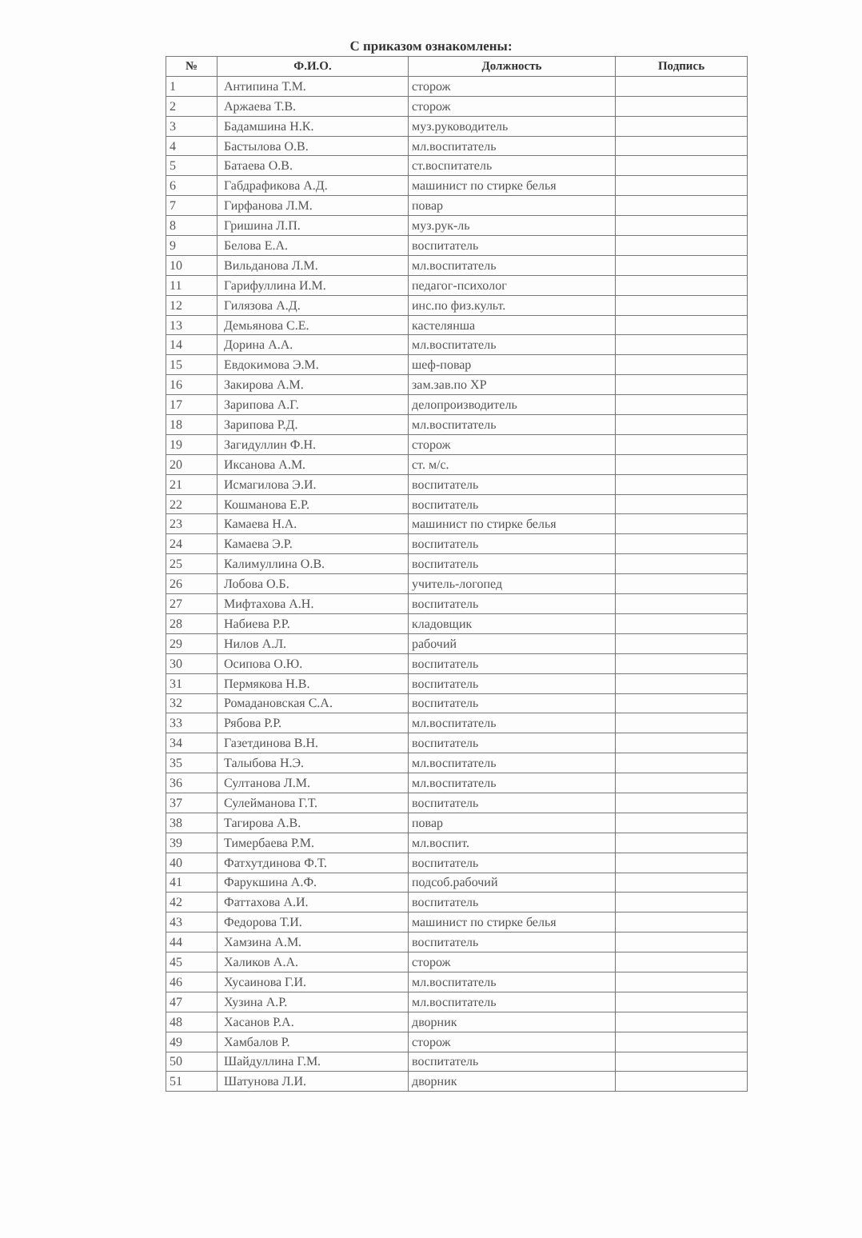С приказом ознакомлены:
| № | Ф.И.О. | Должность | Подпись |
| --- | --- | --- | --- |
| 1 | Антипина Т.М. | сторож | |
| 2 | Аржаева Т.В. | сторож | |
| 3 | Бадамшина Н.К. | муз.руководитель | |
| 4 | Бастылова О.В. | мл.воспитатель | |
| 5 | Батаева О.В. | ст.воспитатель | |
| 6 | Габдрафикова А.Д. | машинист по стирке белья | |
| 7 | Гирфанова Л.М. | повар | |
| 8 | Гришина Л.П. | муз.рук-ль | |
| 9 | Белова Е.А. | воспитатель | |
| 10 | Вильданова Л.М. | мл.воспитатель | |
| 11 | Гарифуллина И.М. | педагог-психолог | |
| 12 | Гилязова А.Д. | инс.по физ.культ. | |
| 13 | Демьянова С.Е. | кастелянша | |
| 14 | Дорина А.А. | мл.воспитатель | |
| 15 | Евдокимова Э.М. | шеф-повар | |
| 16 | Закирова А.М. | зам.зав.по ХР | |
| 17 | Зарипова А.Г. | делопроизводитель | |
| 18 | Зарипова Р.Д. | мл.воспитатель | |
| 19 | Загидуллин Ф.Н. | сторож | |
| 20 | Иксанова А.М. | ст. м/с. | |
| 21 | Исмагилова Э.И. | воспитатель | |
| 22 | Кошманова Е.Р. | воспитатель | |
| 23 | Камаева Н.А. | машинист по стирке белья | |
| 24 | Камаева Э.Р. | воспитатель | |
| 25 | Калимуллина О.В. | воспитатель | |
| 26 | Лобова О.Б. | учитель-логопед | |
| 27 | Мифтахова А.Н. | воспитатель | |
| 28 | Набиева Р.Р. | кладовщик | |
| 29 | Нилов А.Л. | рабочий | |
| 30 | Осипова О.Ю. | воспитатель | |
| 31 | Пермякова Н.В. | воспитатель | |
| 32 | Ромадановская С.А. | воспитатель | |
| 33 | Рябова Р.Р. | мл.воспитатель | |
| 34 | Газетдинова В.Н. | воспитатель | |
| 35 | Талыбова Н.Э. | мл.воспитатель | |
| 36 | Султанова Л.М. | мл.воспитатель | |
| 37 | Сулейманова Г.Т. | воспитатель | |
| 38 | Тагирова А.В. | повар | |
| 39 | Тимербаева Р.М. | мл.воспит. | |
| 40 | Фатхутдинова Ф.Т. | воспитатель | |
| 41 | Фарукшина А.Ф. | подсоб.рабочий | |
| 42 | Фаттахова А.И. | воспитатель | |
| 43 | Федорова Т.И. | машинист по стирке белья | |
| 44 | Хамзина А.М. | воспитатель | |
| 45 | Халиков А.А. | сторож | |
| 46 | Хусаинова Г.И. | мл.воспитатель | |
| 47 | Хузина А.Р. | мл.воспитатель | |
| 48 | Хасанов Р.А. | дворник | |
| 49 | Хамбалов Р. | сторож | |
| 50 | Шайдуллина Г.М. | воспитатель | |
| 51 | Шатунова Л.И. | дворник | |